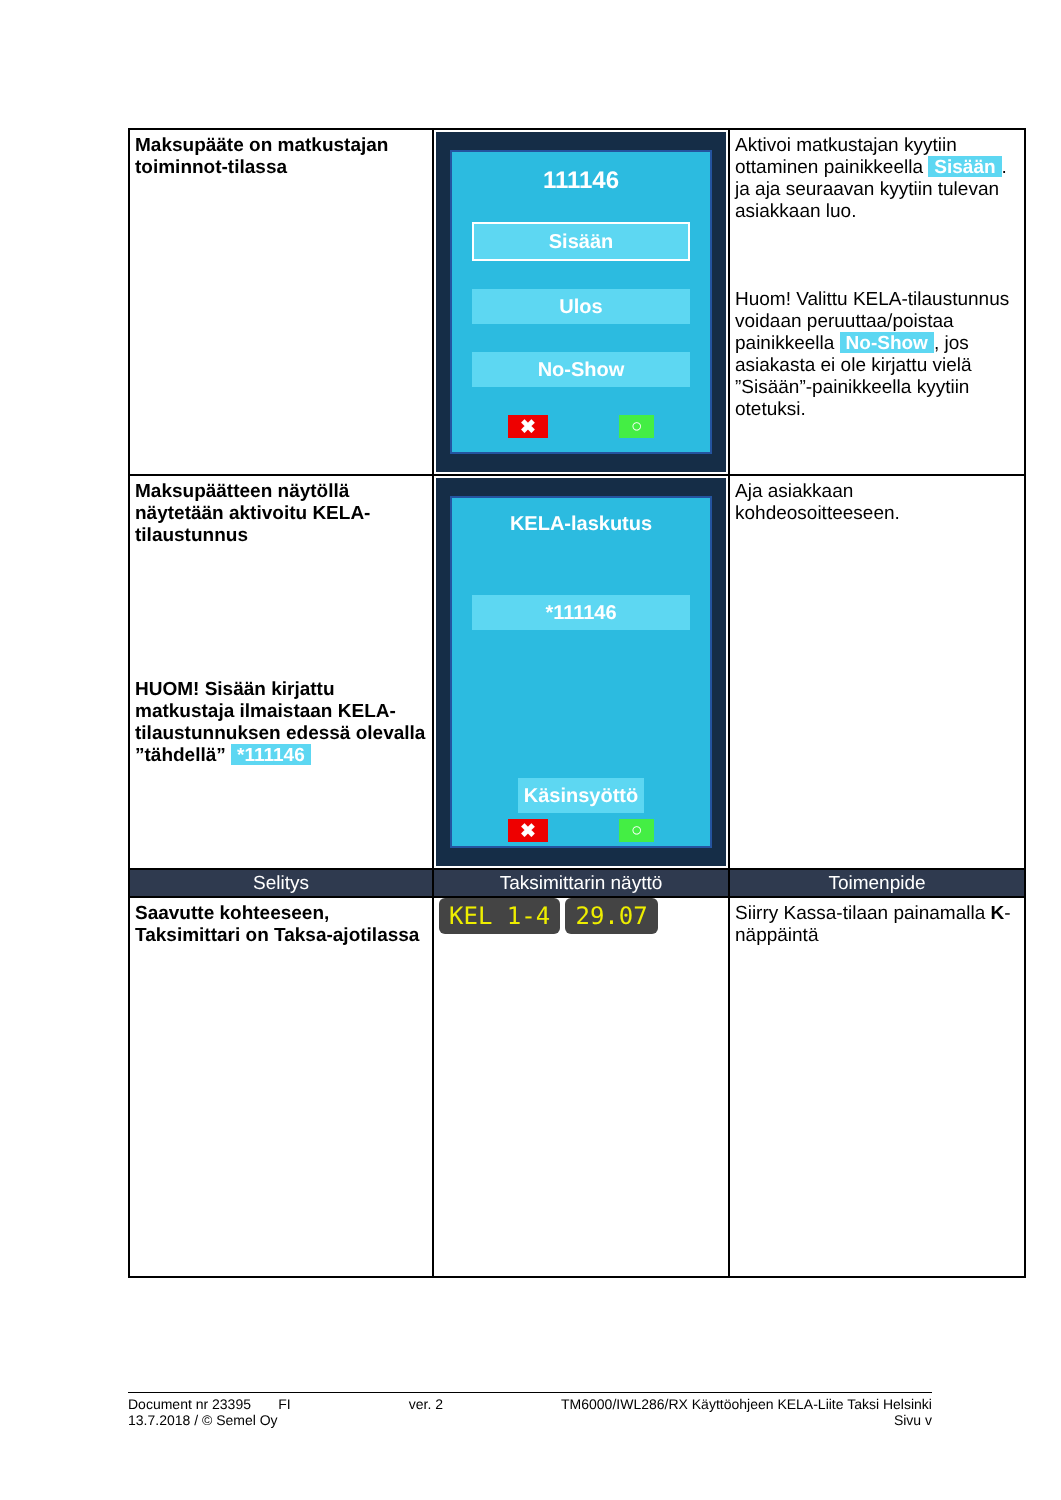| Maksupääte on matkustajan toiminnot-tilassa | 111146 Sisään Ulos No-Show ✖ ○ | Aktivoi matkustajan kyytiin ottaminen painikkeella Sisään . ja aja seuraavan kyytiin tulevan asiakkaan luo. Huom! Valittu KELA-tilaustunnus voidaan peruuttaa/poistaa painikkeella No-Show , jos asiakasta ei ole kirjattu vielä ”Sisään”-painikkeella kyytiin otetuksi. |
| Maksupäätteen näytöllä näytetään aktivoitu KELA-tilaustunnus HUOM! Sisään kirjattu matkustaja ilmaistaan KELA-tilaustunnuksen edessä olevalla ”tähdellä” *111146 | KELA-laskutus *111146 Käsinsyöttö ✖ ○ | Aja asiakkaan kohdeosoitteeseen. |
| Selitys | Taksimittarin näyttö | Toimenpide |
| Saavutte kohteeseen, Taksimittari on Taksa-ajotilassa | KEL 1-4 29.07 | Siirry Kassa-tilaan painamalla K -näppäintä |
Document nr 23395 FI ver. 2 TM6000/IWL286/RX Käyttöohjeen KELA-Liite Taksi Helsinki
13.7.2018 / © Semel Oy Sivu v